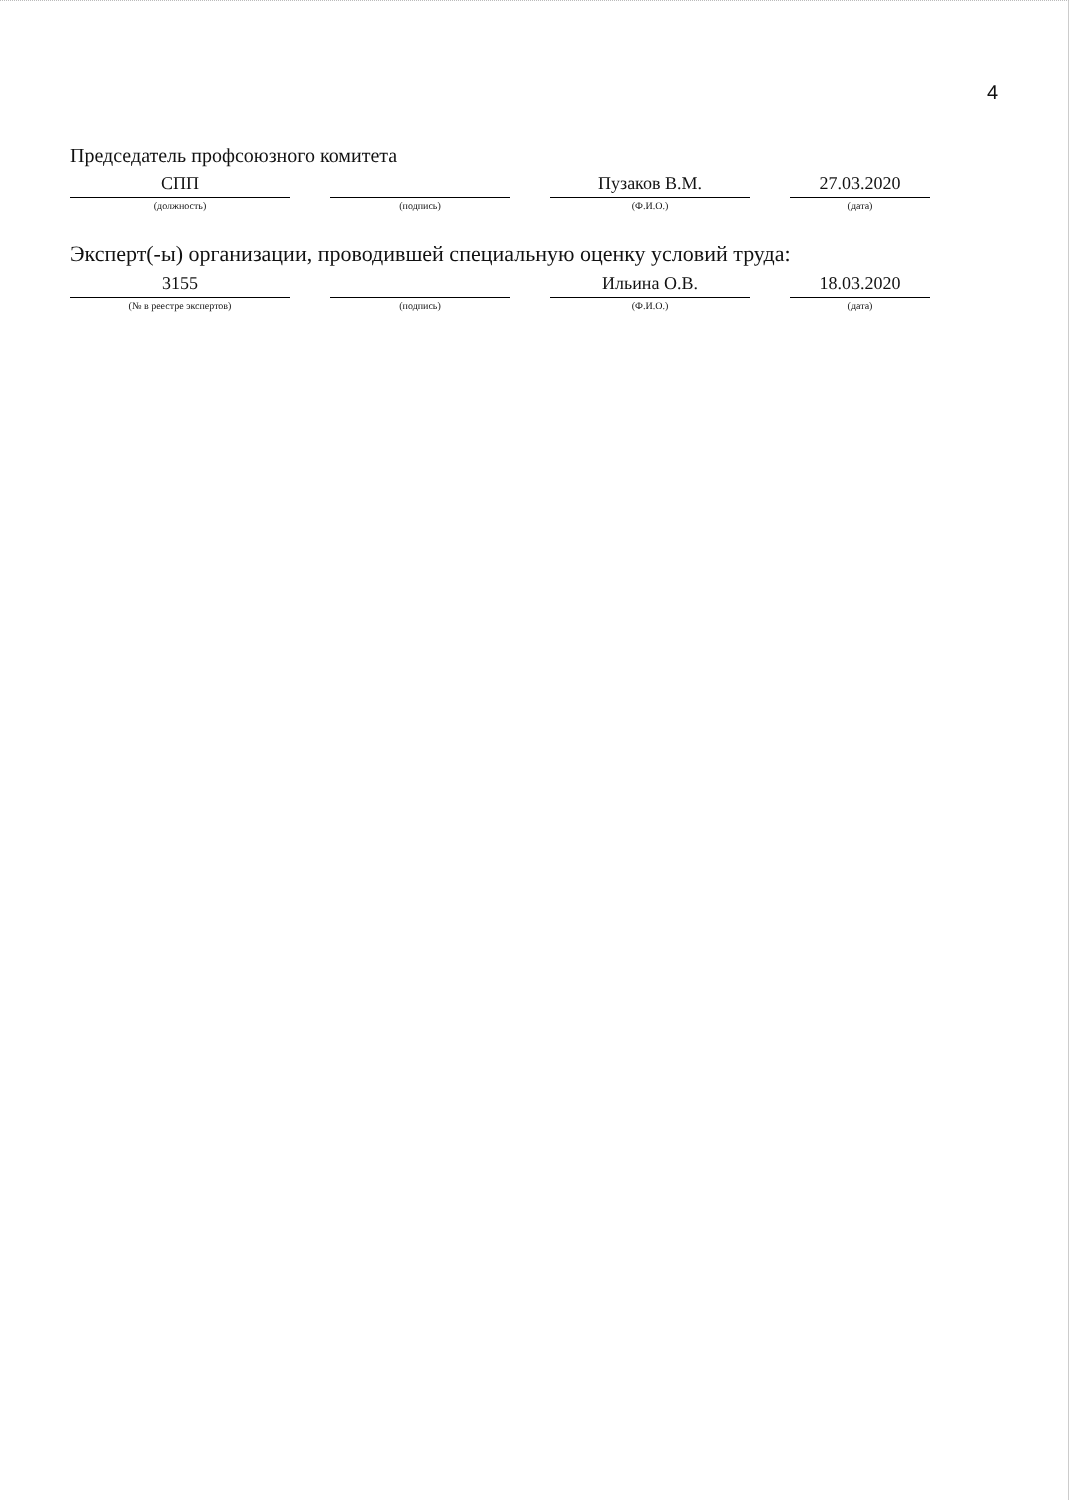4
Председатель профсоюзного комитета
СПП
(должность)
(подпись)
Пузаков В.М.
(Ф.И.О.)
27.03.2020
(дата)
Эксперт(-ы) организации, проводившей специальную оценку условий труда:
3155
(№ в реестре экспертов)
(подпись)
Ильина О.В.
(Ф.И.О.)
18.03.2020
(дата)